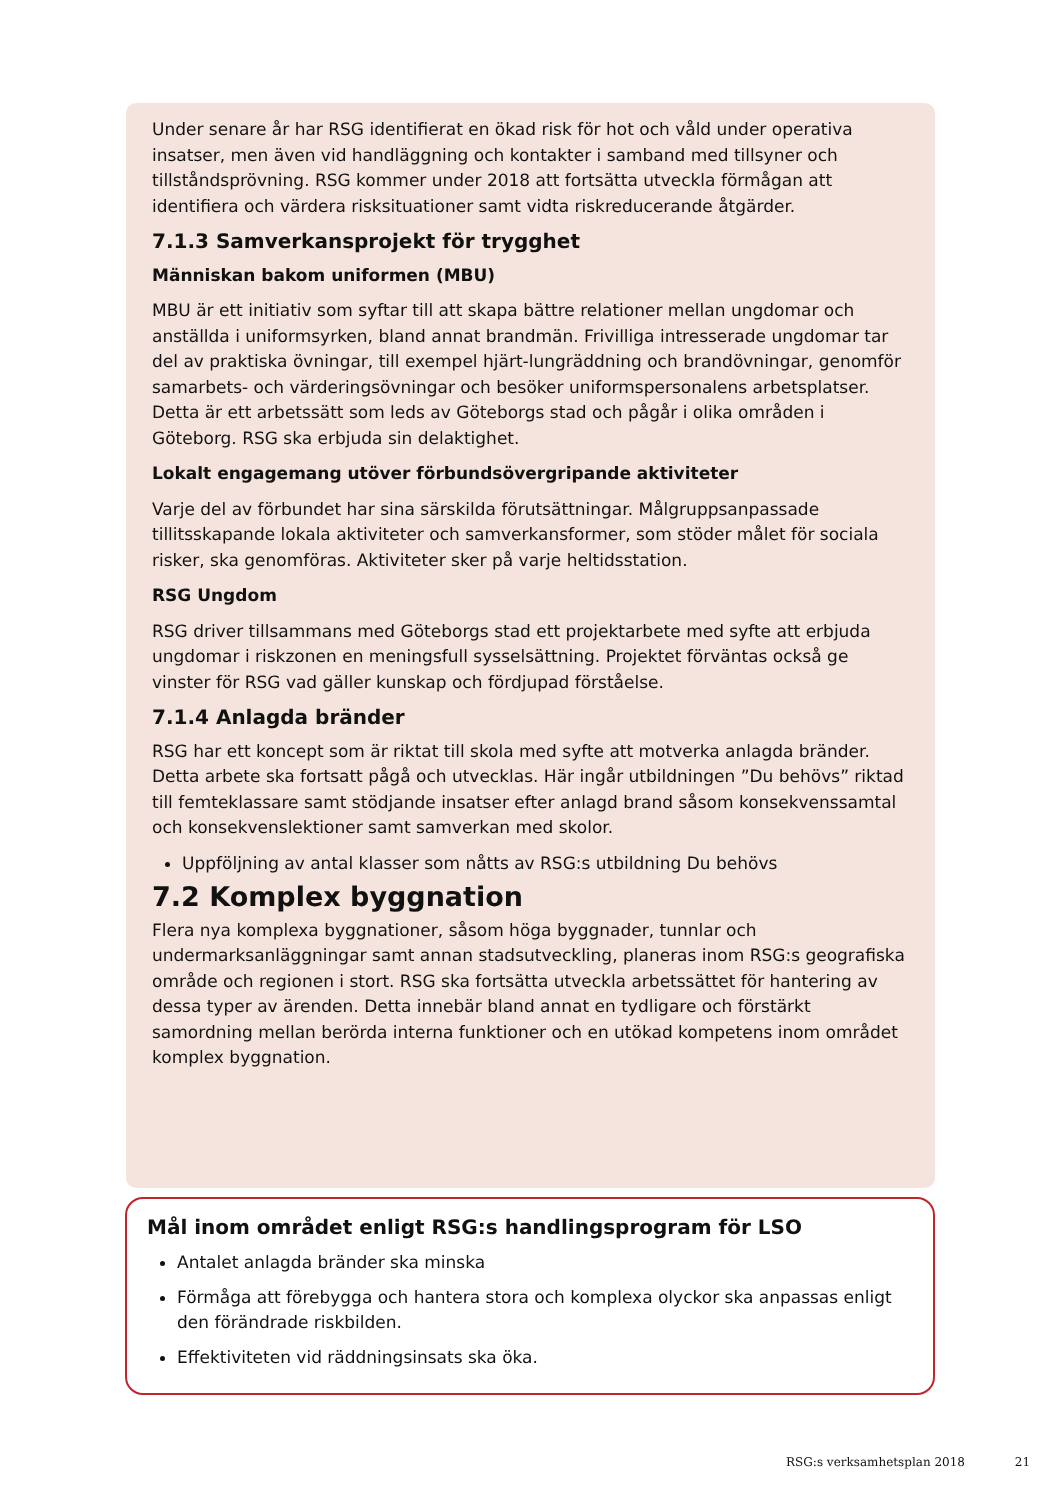Under senare år har RSG identifierat en ökad risk för hot och våld under operativa insatser, men även vid handläggning och kontakter i samband med tillsyner och tillståndsprövning. RSG kommer under 2018 att fortsätta utveckla förmågan att identifiera och värdera risksituationer samt vidta riskreducerande åtgärder.
7.1.3 Samverkansprojekt för trygghet
Människan bakom uniformen (MBU)
MBU är ett initiativ som syftar till att skapa bättre relationer mellan ungdomar och anställda i uniformsyrken, bland annat brandmän. Frivilliga intresserade ungdomar tar del av praktiska övningar, till exempel hjärt-lungräddning och brandövningar, genomför samarbets- och värderingsövningar och besöker uniformspersonalens arbetsplatser. Detta är ett arbetssätt som leds av Göteborgs stad och pågår i olika områden i Göteborg. RSG ska erbjuda sin delaktighet.
Lokalt engagemang utöver förbundsövergripande aktiviteter
Varje del av förbundet har sina särskilda förutsättningar. Målgruppsanpassade tillitsskapande lokala aktiviteter och samverkansformer, som stöder målet för sociala risker, ska genomföras. Aktiviteter sker på varje heltidsstation.
RSG Ungdom
RSG driver tillsammans med Göteborgs stad ett projektarbete med syfte att erbjuda ungdomar i riskzonen en meningsfull sysselsättning. Projektet förväntas också ge vinster för RSG vad gäller kunskap och fördjupad förståelse.
7.1.4 Anlagda bränder
RSG har ett koncept som är riktat till skola med syfte att motverka anlagda bränder. Detta arbete ska fortsatt pågå och utvecklas. Här ingår utbildningen ”Du behövs” riktad till femteklassare samt stödjande insatser efter anlagd brand såsom konsekvenssamtal och konsekvenslektioner samt samverkan med skolor.
Uppföljning av antal klasser som nåtts av RSG:s utbildning Du behövs
7.2 Komplex byggnation
Flera nya komplexa byggnationer, såsom höga byggnader, tunnlar och undermarksanläggningar samt annan stadsutveckling, planeras inom RSG:s geografiska område och regionen i stort. RSG ska fortsätta utveckla arbetssättet för hantering av dessa typer av ärenden. Detta innebär bland annat en tydligare och förstärkt samordning mellan berörda interna funktioner och en utökad kompetens inom området komplex byggnation.
Mål inom området enligt RSG:s handlingsprogram för LSO
Antalet anlagda bränder ska minska
Förmåga att förebygga och hantera stora och komplexa olyckor ska anpassas enligt den förändrade riskbilden.
Effektiviteten vid räddningsinsats ska öka.
RSG:s verksamhetsplan 2018 21